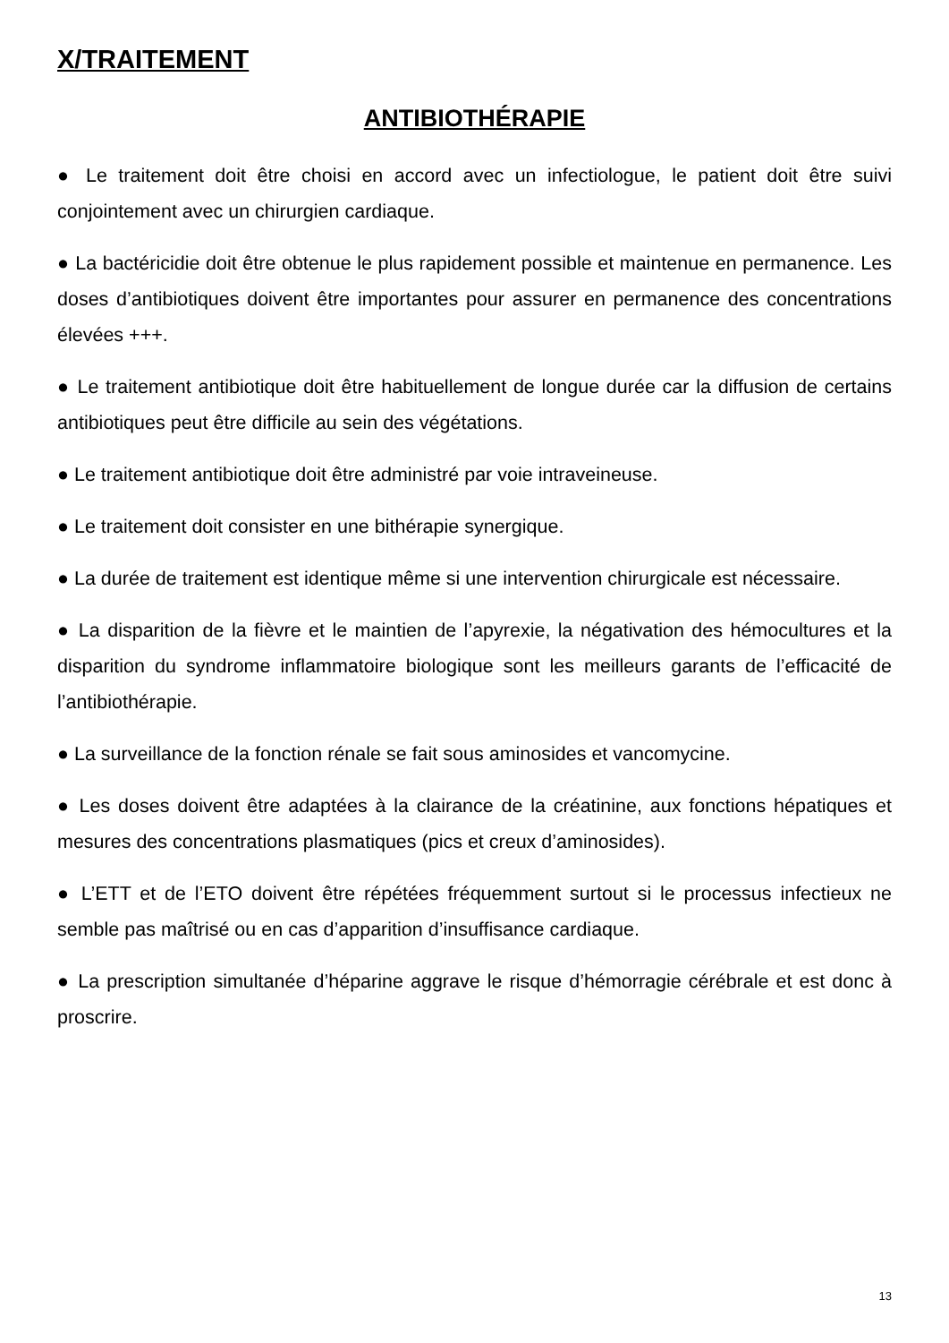X/TRAITEMENT
ANTIBIOTHÉRAPIE
● Le traitement doit être choisi en accord avec un infectiologue, le patient doit être suivi conjointement avec un chirurgien cardiaque.
● La bactéricidie doit être obtenue le plus rapidement possible et maintenue en permanence. Les doses d’antibiotiques doivent être importantes pour assurer en permanence des concentrations élevées +++.
● Le traitement antibiotique doit être habituellement de longue durée car la diffusion de certains antibiotiques peut être difficile au sein des végétations.
● Le traitement antibiotique doit être administré par voie intraveineuse.
● Le traitement doit consister en une bithérapie synergique.
● La durée de traitement est identique même si une intervention chirurgicale est nécessaire.
● La disparition de la fièvre et le maintien de l’apyrexie, la négativation des hémocultures et la disparition du syndrome inflammatoire biologique sont les meilleurs garants de l’efficacité de l’antibiothérapie.
● La surveillance de la fonction rénale se fait sous aminosides et vancomycine.
● Les doses doivent être adaptées à la clairance de la créatinine, aux fonctions hépatiques et mesures des concentrations plasmatiques (pics et creux d’aminosides).
● L’ETT et de l’ETO doivent être répétées fréquemment surtout si le processus infectieux ne semble pas maîtrisé ou en cas d’apparition d’insuffisance cardiaque.
● La prescription simultanée d’héparine aggrave le risque d’hémorragie cérébrale et est donc à proscrire.
13